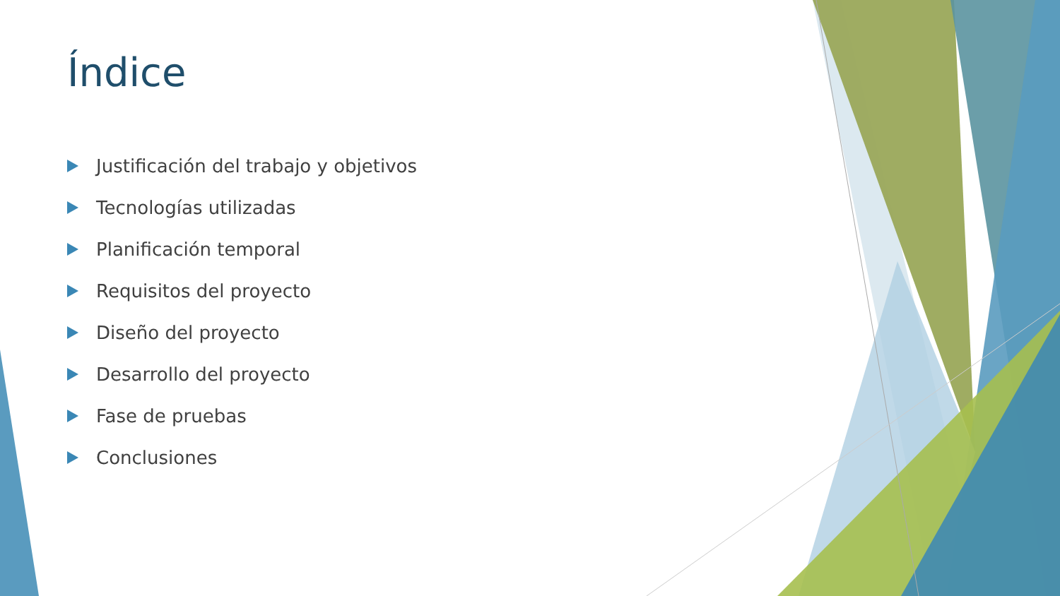Índice
Justificación del trabajo y objetivos
Tecnologías utilizadas
Planificación temporal
Requisitos del proyecto
Diseño del proyecto
Desarrollo del proyecto
Fase de pruebas
Conclusiones